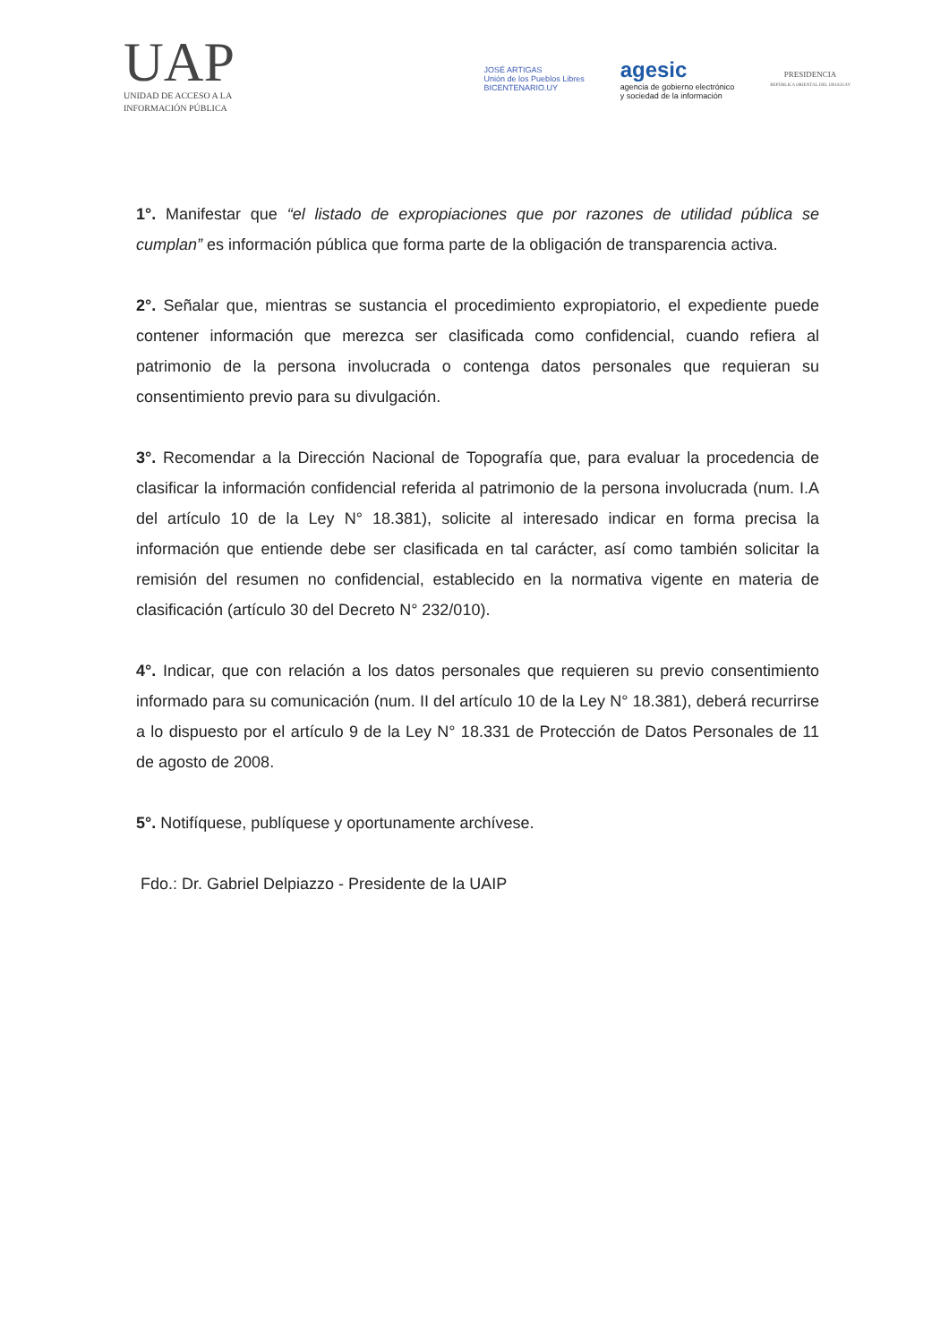UAP
UNIDAD DE ACCESO A LA
INFORMACIÓN PÚBLICA
JOSÉ ARTIGAS
Unión de los Pueblos Libres
BICENTENARIO.UY
agesic
agencia de gobierno electrónico
y sociedad de la información
PRESIDENCIA
REPÚBLICA ORIENTAL DEL URUGUAY
1°. Manifestar que “el listado de expropiaciones que por razones de utilidad pública se cumplan” es información pública que forma parte de la obligación de transparencia activa.
2°. Señalar que, mientras se sustancia el procedimiento expropiatorio, el expediente puede contener información que merezca ser clasificada como confidencial, cuando refiera al patrimonio de la persona involucrada o contenga datos personales que requieran su consentimiento previo para su divulgación.
3°. Recomendar a la Dirección Nacional de Topografía que, para evaluar la procedencia de clasificar la información confidencial referida al patrimonio de la persona involucrada (num. I.A del artículo 10 de la Ley N° 18.381), solicite al interesado indicar en forma precisa la información que entiende debe ser clasificada en tal carácter, así como también solicitar la remisión del resumen no confidencial, establecido en la normativa vigente en materia de clasificación (artículo 30 del Decreto N° 232/010).
4°. Indicar, que con relación a los datos personales que requieren su previo consentimiento informado para su comunicación (num. II del artículo 10 de la Ley N° 18.381), deberá recurrirse a lo dispuesto por el artículo 9 de la Ley N° 18.331 de Protección de Datos Personales de 11 de agosto de 2008.
5°. Notifíquese, publíquese y oportunamente archívese.
Fdo.: Dr. Gabriel Delpiazzo - Presidente de la UAIP